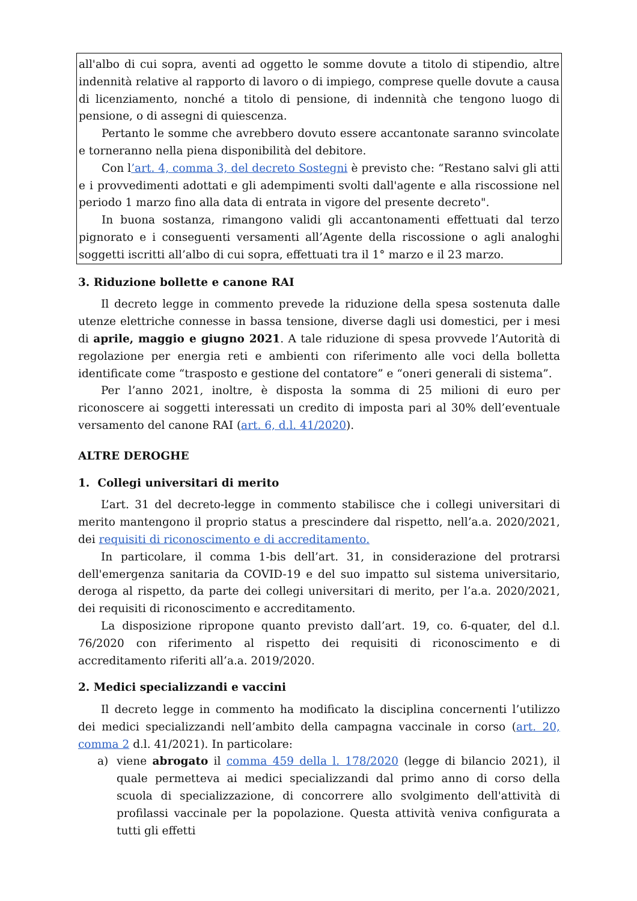all'albo di cui sopra, aventi ad oggetto le somme dovute a titolo di stipendio, altre indennità relative al rapporto di lavoro o di impiego, comprese quelle dovute a causa di licenziamento, nonché a titolo di pensione, di indennità che tengono luogo di pensione, o di assegni di quiescenza.
Pertanto le somme che avrebbero dovuto essere accantonate saranno svincolate e torneranno nella piena disponibilità del debitore.
Con l’art. 4, comma 3, del decreto Sostegni è previsto che: “Restano salvi gli atti e i provvedimenti adottati e gli adempimenti svolti dall'agente e alla riscossione nel periodo 1 marzo fino alla data di entrata in vigore del presente decreto".
In buona sostanza, rimangono validi gli accantonamenti effettuati dal terzo pignorato e i conseguenti versamenti all’Agente della riscossione o agli analoghi soggetti iscritti all’albo di cui sopra, effettuati tra il 1° marzo e il 23 marzo.
3. Riduzione bollette e canone RAI
Il decreto legge in commento prevede la riduzione della spesa sostenuta dalle utenze elettriche connesse in bassa tensione, diverse dagli usi domestici, per i mesi di aprile, maggio e giugno 2021. A tale riduzione di spesa provvede l’Autorità di regolazione per energia reti e ambienti con riferimento alle voci della bolletta identificate come “trasposto e gestione del contatore” e “oneri generali di sistema”.
Per l’anno 2021, inoltre, è disposta la somma di 25 milioni di euro per riconoscere ai soggetti interessati un credito di imposta pari al 30% dell’eventuale versamento del canone RAI (art. 6, d.l. 41/2020).
ALTRE DEROGHE
1. Collegi universitari di merito
L’art. 31 del decreto-legge in commento stabilisce che i collegi universitari di merito mantengono il proprio status a prescindere dal rispetto, nell’a.a. 2020/2021, dei requisiti di riconoscimento e di accreditamento.
In particolare, il comma 1-bis dell’art. 31, in considerazione del protrarsi dell'emergenza sanitaria da COVID-19 e del suo impatto sul sistema universitario, deroga al rispetto, da parte dei collegi universitari di merito, per l’a.a. 2020/2021, dei requisiti di riconoscimento e accreditamento.
La disposizione ripropone quanto previsto dall’art. 19, co. 6-quater, del d.l. 76/2020 con riferimento al rispetto dei requisiti di riconoscimento e di accreditamento riferiti all’a.a. 2019/2020.
2. Medici specializzandi e vaccini
Il decreto legge in commento ha modificato la disciplina concernenti l’utilizzo dei medici specializzandi nell’ambito della campagna vaccinale in corso (art. 20, comma 2 d.l. 41/2021). In particolare:
a) viene abrogato il comma 459 della l. 178/2020 (legge di bilancio 2021), il quale permetteva ai medici specializzandi dal primo anno di corso della scuola di specializzazione, di concorrere allo svolgimento dell'attività di profilassi vaccinale per la popolazione. Questa attività veniva configurata a tutti gli effetti